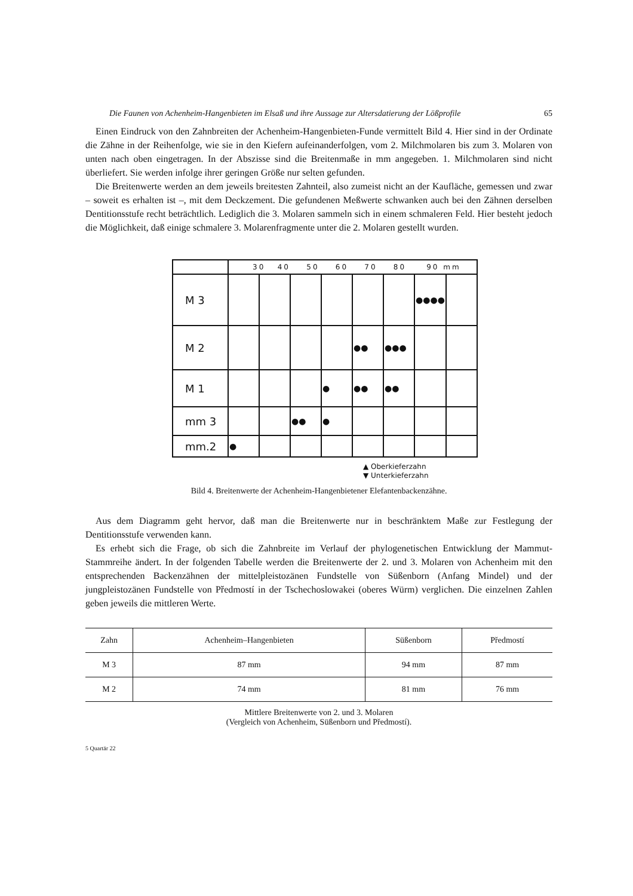Die Faunen von Achenheim-Hangenbieten im Elsaß und ihre Aussage zur Altersdatierung der Lößprofile 65
Einen Eindruck von den Zahnbreiten der Achenheim-Hangenbieten-Funde vermittelt Bild 4. Hier sind in der Ordinate die Zähne in der Reihenfolge, wie sie in den Kiefern aufeinanderfolgen, vom 2. Milchmolaren bis zum 3. Molaren von unten nach oben eingetragen. In der Abszisse sind die Breitenmaße in mm angegeben. 1. Milchmolaren sind nicht überliefert. Sie werden infolge ihrer geringen Größe nur selten gefunden.
Die Breitenwerte werden an dem jeweils breitesten Zahnteil, also zumeist nicht an der Kaufläche, gemessen und zwar – soweit es erhalten ist –, mit dem Deckzement. Die gefundenen Meßwerte schwanken auch bei den Zähnen derselben Dentitionsstufe recht beträchtlich. Lediglich die 3. Molaren sammeln sich in einem schmaleren Feld. Hier besteht jedoch die Möglichkeit, daß einige schmalere 3. Molarenfragmente unter die 2. Molaren gestellt wurden.
| | 30 40 50 60 70 80 90 mm | | | | | | | |
| M 3 | | | | | | | ●●●● | |
| M 2 | | | | | ●● | ●●● | | |
| M 1 | | | | ● | ●● | ●● | | |
| mm 3 | | | ●● | ● | | | | |
| mm.2 | ● | | | | | | | |
▲ Oberkieferzahn
▼ Unterkieferzahn
Bild 4. Breitenwerte der Achenheim-Hangenbietener Elefantenbackenzähne.
Aus dem Diagramm geht hervor, daß man die Breitenwerte nur in beschränktem Maße zur Festlegung der Dentitionsstufe verwenden kann.
Es erhebt sich die Frage, ob sich die Zahnbreite im Verlauf der phylogenetischen Entwicklung der Mammut-Stammreihe ändert. In der folgenden Tabelle werden die Breitenwerte der 2. und 3. Molaren von Achenheim mit den entsprechenden Backenzähnen der mittelpleistozänen Fundstelle von Süßenborn (Anfang Mindel) und der jungpleistozänen Fundstelle von Předmostí in der Tschechoslowakei (oberes Würm) verglichen. Die einzelnen Zahlen geben jeweils die mittleren Werte.
| Zahn | Achenheim–Hangenbieten | Süßenborn | Předmostí |
| --- | --- | --- | --- |
| M 3 | 87 mm | 94 mm | 87 mm |
| M 2 | 74 mm | 81 mm | 76 mm |
Mittlere Breitenwerte von 2. und 3. Molaren
(Vergleich von Achenheim, Süßenborn und Předmostí).
5 Quartär 22